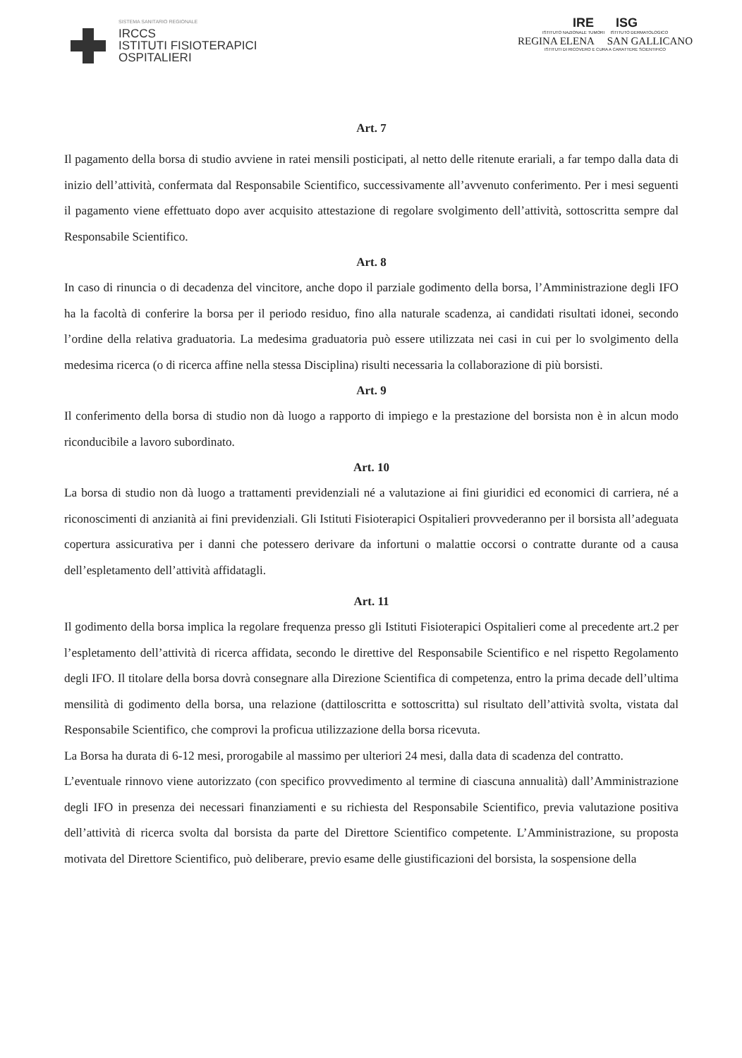SISTEMA SANITARIO REGIONALE
IRCCS
ISTITUTI FISIOTERAPICI
OSPITALIERI
IRE ISG
ISTITUTO NAZIONALE TUMORI ISTITUTO DERMATOLOGICO
REGINA ELENA SAN GALLICANO
ISTITUTI DI RICOVERO E CURA A CARATTERE SCIENTIFICO
Art. 7
Il pagamento della borsa di studio avviene in ratei mensili posticipati, al netto delle ritenute erariali, a far tempo dalla data di inizio dell’attività, confermata dal Responsabile Scientifico, successivamente all’avvenuto conferimento. Per i mesi seguenti il pagamento viene effettuato dopo aver acquisito attestazione di regolare svolgimento dell’attività, sottoscritta sempre dal Responsabile Scientifico.
Art. 8
In caso di rinuncia o di decadenza del vincitore, anche dopo il parziale godimento della borsa, l’Amministrazione degli IFO ha la facoltà di conferire la borsa per il periodo residuo, fino alla naturale scadenza, ai candidati risultati idonei, secondo l’ordine della relativa graduatoria. La medesima graduatoria può essere utilizzata nei casi in cui per lo svolgimento della medesima ricerca (o di ricerca affine nella stessa Disciplina) risulti necessaria la collaborazione di più borsisti.
Art. 9
Il conferimento della borsa di studio non dà luogo a rapporto di impiego e la prestazione del borsista non è in alcun modo riconducibile a lavoro subordinato.
Art. 10
La borsa di studio non dà luogo a trattamenti previdenziali né a valutazione ai fini giuridici ed economici di carriera, né a riconoscimenti di anzianità ai fini previdenziali. Gli Istituti Fisioterapici Ospitalieri provvederanno per il borsista all’adeguata copertura assicurativa per i danni che potessero derivare da infortuni o malattie occorsi o contratte durante od a causa dell’espletamento dell’attività affidatagli.
Art. 11
Il godimento della borsa implica la regolare frequenza presso gli Istituti Fisioterapici Ospitalieri come al precedente art.2 per l’espletamento dell’attività di ricerca affidata, secondo le direttive del Responsabile Scientifico e nel rispetto Regolamento degli IFO. Il titolare della borsa dovrà consegnare alla Direzione Scientifica di competenza, entro la prima decade dell’ultima mensilità di godimento della borsa, una relazione (dattiloscritta e sottoscritta) sul risultato dell’attività svolta, vistata dal Responsabile Scientifico, che comprovi la proficua utilizzazione della borsa ricevuta.
La Borsa ha durata di 6-12 mesi, prorogabile al massimo per ulteriori 24 mesi, dalla data di scadenza del contratto.
L’eventuale rinnovo viene autorizzato (con specifico provvedimento al termine di ciascuna annualità) dall’Amministrazione degli IFO in presenza dei necessari finanziamenti e su richiesta del Responsabile Scientifico, previa valutazione positiva dell’attività di ricerca svolta dal borsista da parte del Direttore Scientifico competente. L’Amministrazione, su proposta motivata del Direttore Scientifico, può deliberare, previo esame delle giustificazioni del borsista, la sospensione della